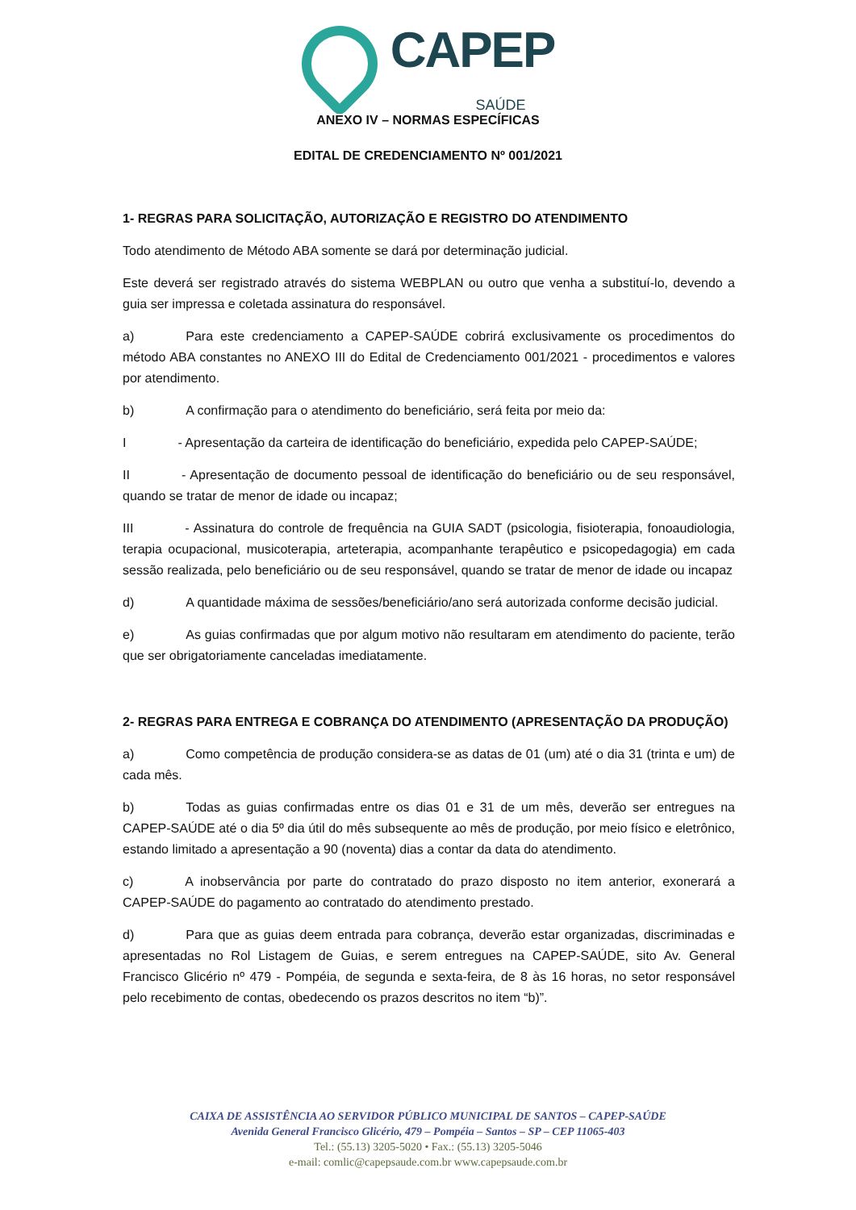CAPEP
SAÚDE
ANEXO IV – NORMAS ESPECÍFICAS
EDITAL DE CREDENCIAMENTO Nº 001/2021
1- REGRAS PARA SOLICITAÇÃO, AUTORIZAÇÃO E REGISTRO DO ATENDIMENTO
Todo atendimento de Método ABA somente se dará por determinação judicial.
Este deverá ser registrado através do sistema WEBPLAN ou outro que venha a substituí-lo, devendo a guia ser impressa e coletada assinatura do responsável.
a) Para este credenciamento a CAPEP-SAÚDE cobrirá exclusivamente os procedimentos do método ABA constantes no ANEXO III do Edital de Credenciamento 001/2021 - procedimentos e valores por atendimento.
b) A confirmação para o atendimento do beneficiário, será feita por meio da:
I - Apresentação da carteira de identificação do beneficiário, expedida pelo CAPEP-SAÚDE;
II - Apresentação de documento pessoal de identificação do beneficiário ou de seu responsável, quando se tratar de menor de idade ou incapaz;
III - Assinatura do controle de frequência na GUIA SADT (psicologia, fisioterapia, fonoaudiologia, terapia ocupacional, musicoterapia, arteterapia, acompanhante terapêutico e psicopedagogia) em cada sessão realizada, pelo beneficiário ou de seu responsável, quando se tratar de menor de idade ou incapaz
d) A quantidade máxima de sessões/beneficiário/ano será autorizada conforme decisão judicial.
e) As guias confirmadas que por algum motivo não resultaram em atendimento do paciente, terão que ser obrigatoriamente canceladas imediatamente.
2- REGRAS PARA ENTREGA E COBRANÇA DO ATENDIMENTO (APRESENTAÇÃO DA PRODUÇÃO)
a) Como competência de produção considera-se as datas de 01 (um) até o dia 31 (trinta e um) de cada mês.
b) Todas as guias confirmadas entre os dias 01 e 31 de um mês, deverão ser entregues na CAPEP-SAÚDE até o dia 5º dia útil do mês subsequente ao mês de produção, por meio físico e eletrônico, estando limitado a apresentação a 90 (noventa) dias a contar da data do atendimento.
c) A inobservância por parte do contratado do prazo disposto no item anterior, exonerará a CAPEP-SAÚDE do pagamento ao contratado do atendimento prestado.
d) Para que as guias deem entrada para cobrança, deverão estar organizadas, discriminadas e apresentadas no Rol Listagem de Guias, e serem entregues na CAPEP-SAÚDE, sito Av. General Francisco Glicério nº 479 - Pompéia, de segunda e sexta-feira, de 8 às 16 horas, no setor responsável pelo recebimento de contas, obedecendo os prazos descritos no item “b)”.
CAIXA DE ASSISTÊNCIA AO SERVIDOR PÚBLICO MUNICIPAL DE SANTOS – CAPEP-SAÚDE
Avenida General Francisco Glicério, 479 – Pompéia – Santos – SP – CEP 11065-403
Tel.: (55.13) 3205-5020 • Fax.: (55.13) 3205-5046
e-mail: comlic@capepsaude.com.br www.capepsaude.com.br